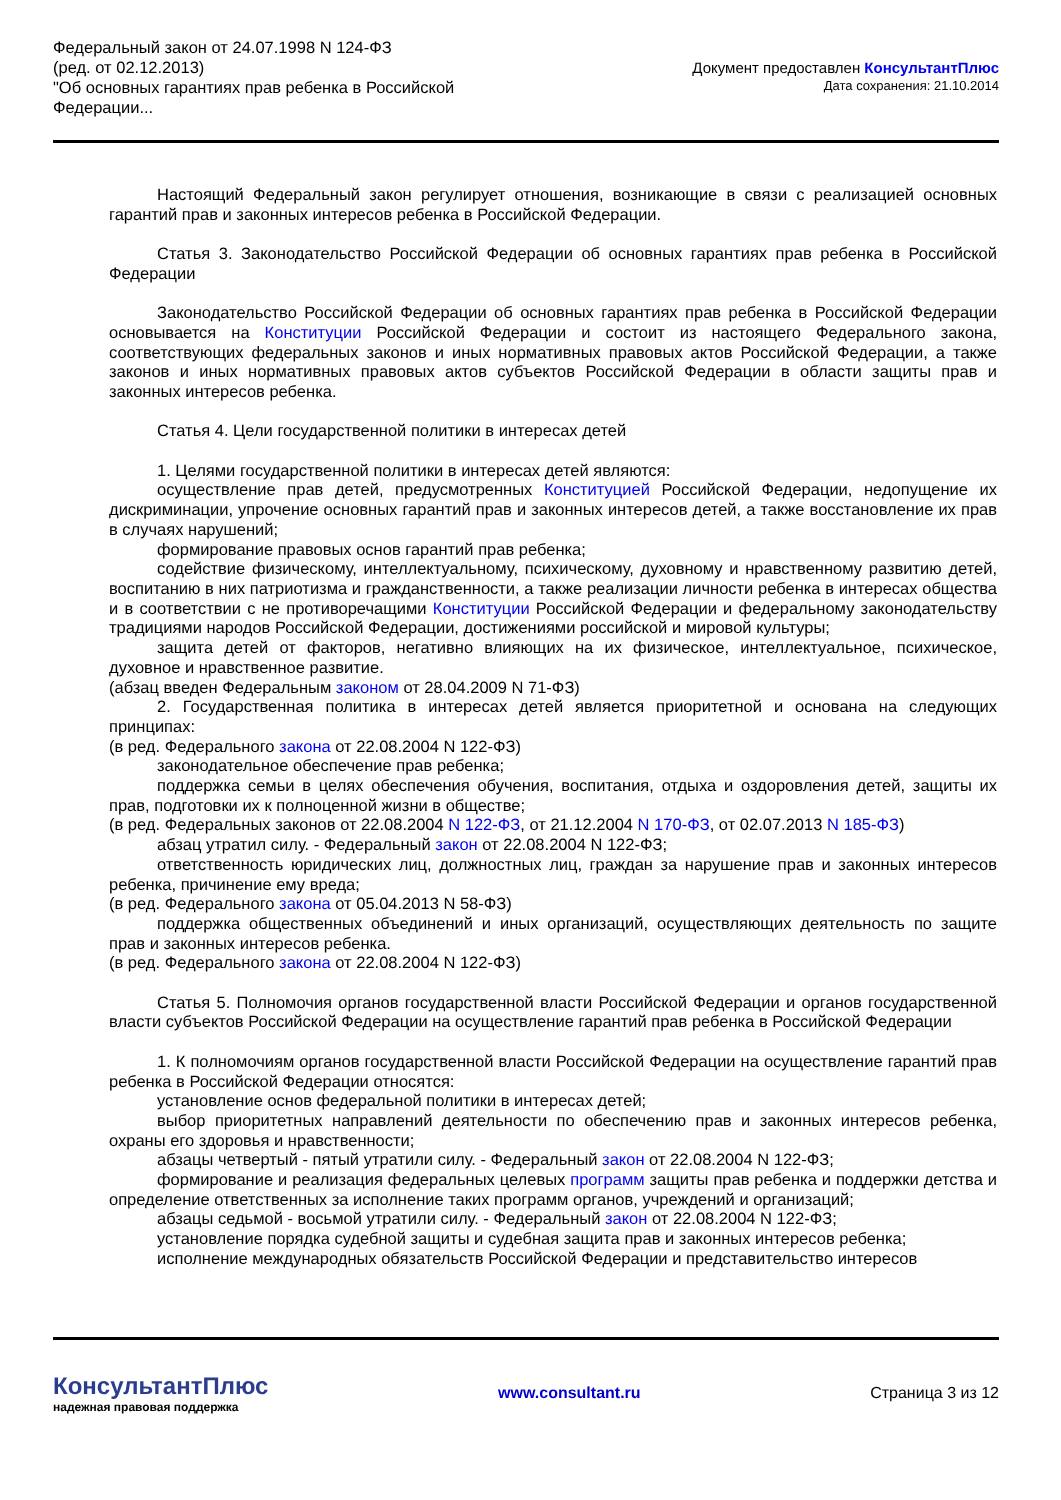Федеральный закон от 24.07.1998 N 124-ФЗ
(ред. от 02.12.2013)
"Об основных гарантиях прав ребенка в Российской
Федерации...
Документ предоставлен КонсультантПлюс
Дата сохранения: 21.10.2014
Настоящий Федеральный закон регулирует отношения, возникающие в связи с реализацией основных гарантий прав и законных интересов ребенка в Российской Федерации.
Статья 3. Законодательство Российской Федерации об основных гарантиях прав ребенка в Российской Федерации
Законодательство Российской Федерации об основных гарантиях прав ребенка в Российской Федерации основывается на Конституции Российской Федерации и состоит из настоящего Федерального закона, соответствующих федеральных законов и иных нормативных правовых актов Российской Федерации, а также законов и иных нормативных правовых актов субъектов Российской Федерации в области защиты прав и законных интересов ребенка.
Статья 4. Цели государственной политики в интересах детей
1. Целями государственной политики в интересах детей являются:
осуществление прав детей, предусмотренных Конституцией Российской Федерации, недопущение их дискриминации, упрочение основных гарантий прав и законных интересов детей, а также восстановление их прав в случаях нарушений;
формирование правовых основ гарантий прав ребенка;
содействие физическому, интеллектуальному, психическому, духовному и нравственному развитию детей, воспитанию в них патриотизма и гражданственности, а также реализации личности ребенка в интересах общества и в соответствии с не противоречащими Конституции Российской Федерации и федеральному законодательству традициями народов Российской Федерации, достижениями российской и мировой культуры;
защита детей от факторов, негативно влияющих на их физическое, интеллектуальное, психическое, духовное и нравственное развитие.
(абзац введен Федеральным законом от 28.04.2009 N 71-ФЗ)
2. Государственная политика в интересах детей является приоритетной и основана на следующих принципах:
(в ред. Федерального закона от 22.08.2004 N 122-ФЗ)
законодательное обеспечение прав ребенка;
поддержка семьи в целях обеспечения обучения, воспитания, отдыха и оздоровления детей, защиты их прав, подготовки их к полноценной жизни в обществе;
(в ред. Федеральных законов от 22.08.2004 N 122-ФЗ, от 21.12.2004 N 170-ФЗ, от 02.07.2013 N 185-ФЗ)
абзац утратил силу. - Федеральный закон от 22.08.2004 N 122-ФЗ;
ответственность юридических лиц, должностных лиц, граждан за нарушение прав и законных интересов ребенка, причинение ему вреда;
(в ред. Федерального закона от 05.04.2013 N 58-ФЗ)
поддержка общественных объединений и иных организаций, осуществляющих деятельность по защите прав и законных интересов ребенка.
(в ред. Федерального закона от 22.08.2004 N 122-ФЗ)
Статья 5. Полномочия органов государственной власти Российской Федерации и органов государственной власти субъектов Российской Федерации на осуществление гарантий прав ребенка в Российской Федерации
1. К полномочиям органов государственной власти Российской Федерации на осуществление гарантий прав ребенка в Российской Федерации относятся:
установление основ федеральной политики в интересах детей;
выбор приоритетных направлений деятельности по обеспечению прав и законных интересов ребенка, охраны его здоровья и нравственности;
абзацы четвертый - пятый утратили силу. - Федеральный закон от 22.08.2004 N 122-ФЗ;
формирование и реализация федеральных целевых программ защиты прав ребенка и поддержки детства и определение ответственных за исполнение таких программ органов, учреждений и организаций;
абзацы седьмой - восьмой утратили силу. - Федеральный закон от 22.08.2004 N 122-ФЗ;
установление порядка судебной защиты и судебная защита прав и законных интересов ребенка;
исполнение международных обязательств Российской Федерации и представительство интересов
КонсультантПлюс
надежная правовая поддержка
www.consultant.ru Страница 3 из 12